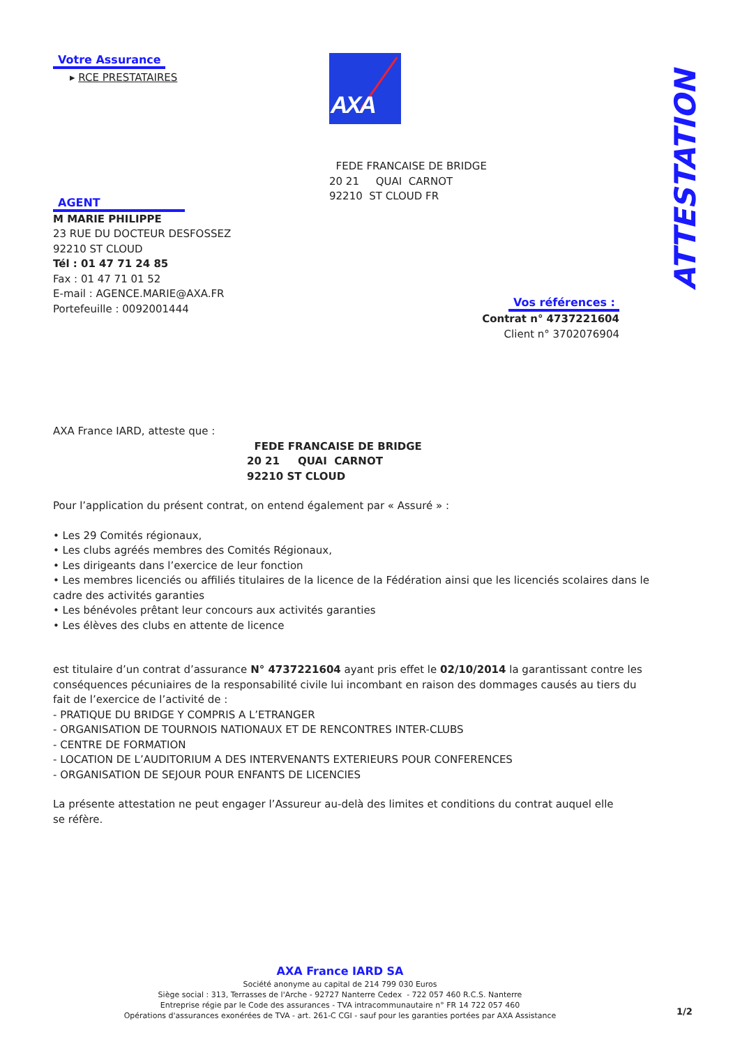Votre Assurance
▸ RCE PRESTATAIRES
AXA
ATTESTATION
FEDE FRANCAISE DE BRIDGE
20 21 QUAI CARNOT
92210 ST CLOUD FR
AGENT
M MARIE PHILIPPE
23 RUE DU DOCTEUR DESFOSSEZ
92210 ST CLOUD
Tél : 01 47 71 24 85
Fax : 01 47 71 01 52
E-mail : AGENCE.MARIE@AXA.FR
Portefeuille : 0092001444
Vos références :
Contrat n° 4737221604
Client n° 3702076904
AXA France IARD, atteste que :
FEDE FRANCAISE DE BRIDGE
20 21 QUAI CARNOT
92210 ST CLOUD
Pour l’application du présent contrat, on entend également par « Assuré » :
• Les 29 Comités régionaux,
• Les clubs agréés membres des Comités Régionaux,
• Les dirigeants dans l’exercice de leur fonction
• Les membres licenciés ou affiliés titulaires de la licence de la Fédération ainsi que les licenciés scolaires dans le cadre des activités garanties
• Les bénévoles prêtant leur concours aux activités garanties
• Les élèves des clubs en attente de licence
est titulaire d’un contrat d’assurance N° 4737221604 ayant pris effet le 02/10/2014 la garantissant contre les conséquences pécuniaires de la responsabilité civile lui incombant en raison des dommages causés au tiers du fait de l’exercice de l’activité de :
- PRATIQUE DU BRIDGE Y COMPRIS A L’ETRANGER
- ORGANISATION DE TOURNOIS NATIONAUX ET DE RENCONTRES INTER-CLUBS
- CENTRE DE FORMATION
- LOCATION DE L’AUDITORIUM A DES INTERVENANTS EXTERIEURS POUR CONFERENCES
- ORGANISATION DE SEJOUR POUR ENFANTS DE LICENCIES
La présente attestation ne peut engager l’Assureur au-delà des limites et conditions du contrat auquel elle se réfère.
AXA France IARD SA
Société anonyme au capital de 214 799 030 Euros
Siège social : 313, Terrasses de l'Arche - 92727 Nanterre Cedex - 722 057 460 R.C.S. Nanterre
Entreprise régie par le Code des assurances - TVA intracommunautaire n° FR 14 722 057 460
Opérations d'assurances exonérées de TVA - art. 261-C CGI - sauf pour les garanties portées par AXA Assistance
1/2